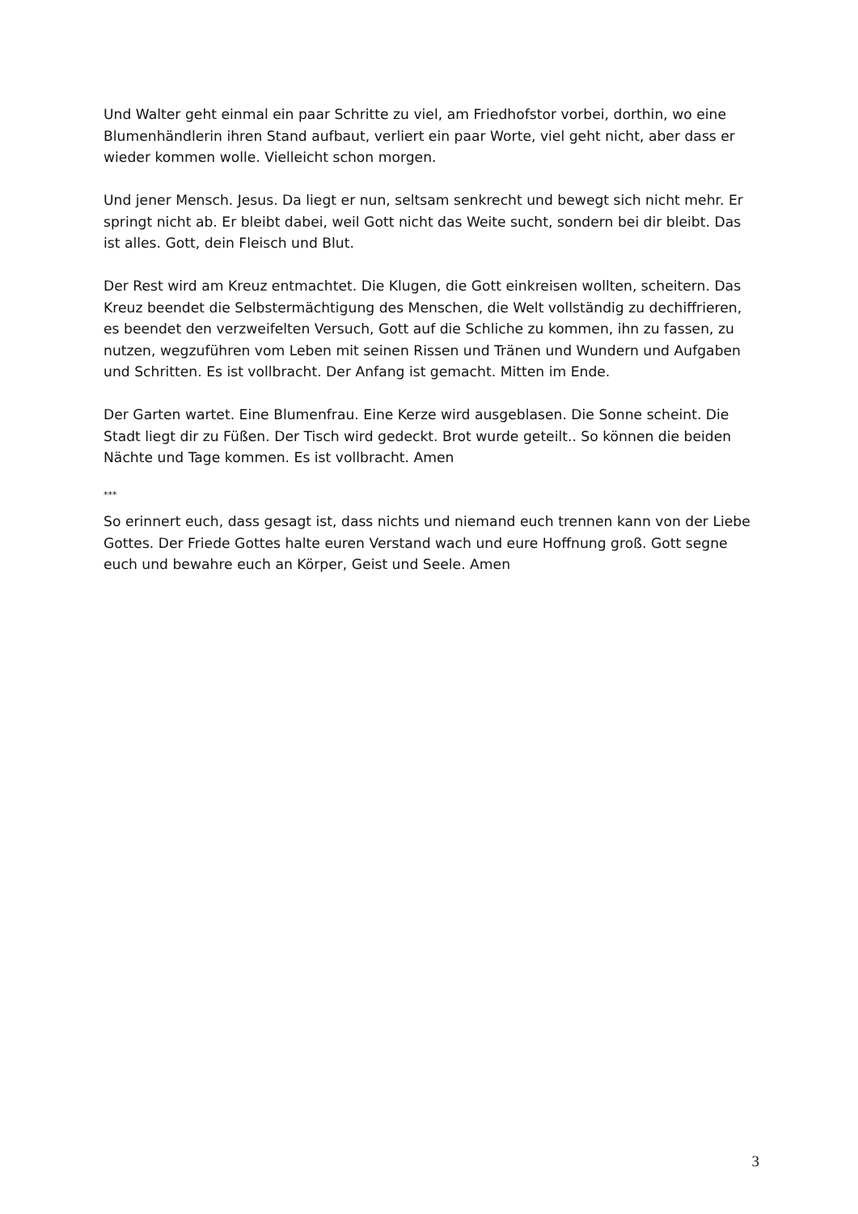Und Walter geht einmal ein paar Schritte zu viel, am Friedhofstor vorbei, dorthin, wo eine Blumenhändlerin ihren Stand aufbaut, verliert ein paar Worte, viel geht nicht, aber dass er wieder kommen wolle. Vielleicht schon morgen.
Und jener Mensch. Jesus. Da liegt er nun, seltsam senkrecht und bewegt sich nicht mehr. Er springt nicht ab. Er bleibt dabei, weil Gott nicht das Weite sucht, sondern bei dir bleibt. Das ist alles. Gott, dein Fleisch und Blut.
Der Rest wird am Kreuz entmachtet. Die Klugen, die Gott einkreisen wollten, scheitern. Das Kreuz beendet die Selbstermächtigung des Menschen, die Welt vollständig zu dechiffrieren, es beendet den verzweifelten Versuch, Gott auf die Schliche zu kommen, ihn zu fassen, zu nutzen, wegzuführen vom Leben mit seinen Rissen und Tränen und Wundern und Aufgaben und Schritten. Es ist vollbracht. Der Anfang ist gemacht. Mitten im Ende.
Der Garten wartet. Eine Blumenfrau. Eine Kerze wird ausgeblasen. Die Sonne scheint. Die Stadt liegt dir zu Füßen. Der Tisch wird gedeckt. Brot wurde geteilt.. So können die beiden Nächte und Tage kommen. Es ist vollbracht. Amen
***
So erinnert euch, dass gesagt ist, dass nichts und niemand euch trennen kann von der Liebe Gottes. Der Friede Gottes halte euren Verstand wach und eure Hoffnung groß. Gott segne euch und bewahre euch an Körper, Geist und Seele. Amen
3